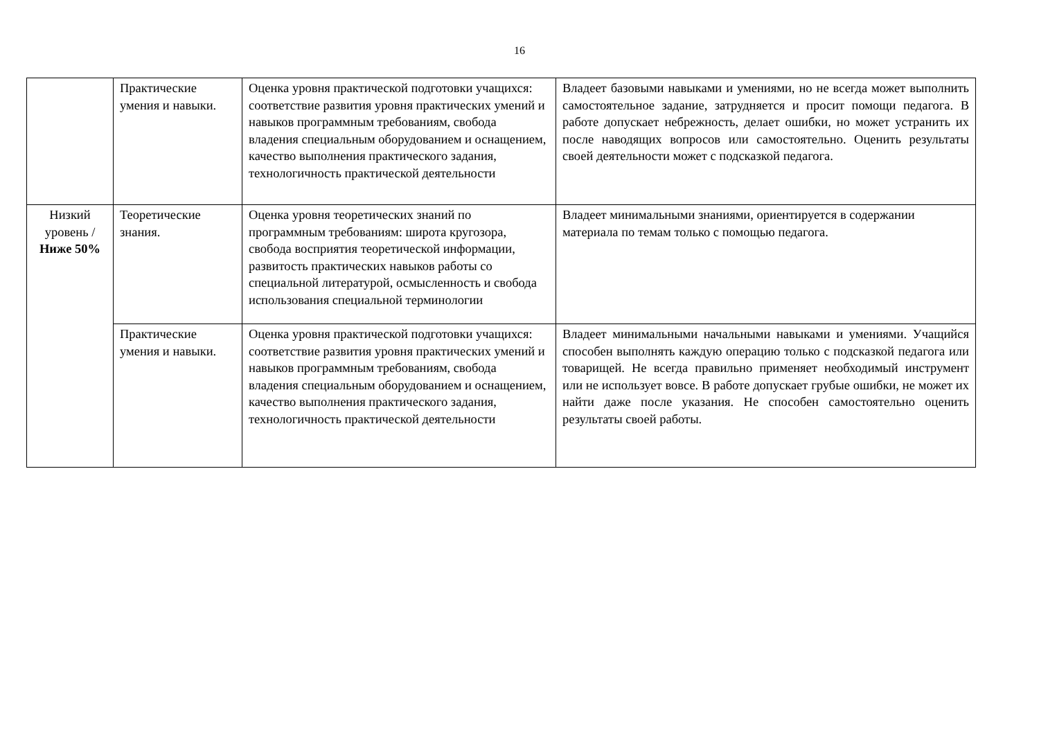16
| | Практические умения и навыки. | Оценка уровня практической подготовки учащихся: соответствие развития уровня практических умений и навыков программным требованиям, свобода владения специальным оборудованием и оснащением, качество выполнения практического задания, технологичность практической деятельности | Владеет базовыми навыками и умениями, но не всегда может выполнить самостоятельное задание, затрудняется и просит помощи педагога. В работе допускает небрежность, делает ошибки, но может устранить их после наводящих вопросов или самостоятельно. Оценить результаты своей деятельности может с подсказкой педагога. |
| Низкий уровень / Ниже 50% | Теоретические знания. | Оценка уровня теоретических знаний по программным требованиям: широта кругозора, свобода восприятия теоретической информации, развитость практических навыков работы со специальной литературой, осмысленность и свобода использования специальной терминологии | Владеет минимальными знаниями, ориентируется в содержании материала по темам только с помощью педагога. |
| | Практические умения и навыки. | Оценка уровня практической подготовки учащихся: соответствие развития уровня практических умений и навыков программным требованиям, свобода владения специальным оборудованием и оснащением, качество выполнения практического задания, технологичность практической деятельности | Владеет минимальными начальными навыками и умениями. Учащийся способен выполнять каждую операцию только с подсказкой педагога или товарищей. Не всегда правильно применяет необходимый инструмент или не использует вовсе. В работе допускает грубые ошибки, не может их найти даже после указания. Не способен самостоятельно оценить результаты своей работы. |